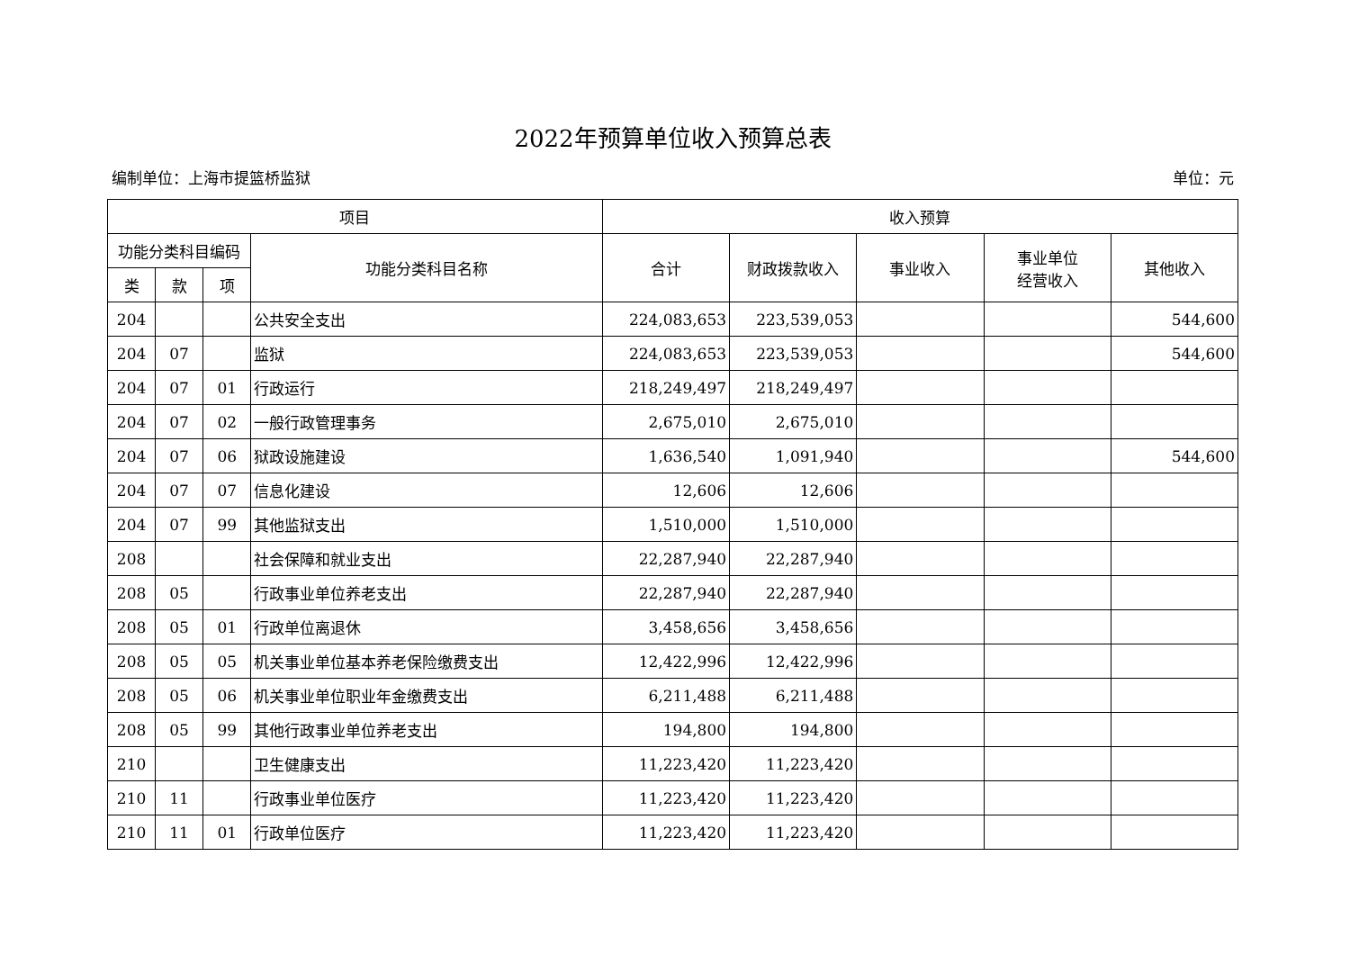2022年预算单位收入预算总表
编制单位：上海市提篮桥监狱 单位：元
| 项目 | | | | 收入预算 | | | | |
| --- | --- | --- | --- | --- | --- | --- | --- | --- |
| 功能分类科目编码 | | | 功能分类科目名称 | 合计 | 财政拨款收入 | 事业收入 | 事业单位 经营收入 | 其他收入 |
| 类 | 款 | 项 | | | | | | |
| 204 | | | 公共安全支出 | 224,083,653 | 223,539,053 | | | 544,600 |
| 204 | 07 | | 监狱 | 224,083,653 | 223,539,053 | | | 544,600 |
| 204 | 07 | 01 | 行政运行 | 218,249,497 | 218,249,497 | | | |
| 204 | 07 | 02 | 一般行政管理事务 | 2,675,010 | 2,675,010 | | | |
| 204 | 07 | 06 | 狱政设施建设 | 1,636,540 | 1,091,940 | | | 544,600 |
| 204 | 07 | 07 | 信息化建设 | 12,606 | 12,606 | | | |
| 204 | 07 | 99 | 其他监狱支出 | 1,510,000 | 1,510,000 | | | |
| 208 | | | 社会保障和就业支出 | 22,287,940 | 22,287,940 | | | |
| 208 | 05 | | 行政事业单位养老支出 | 22,287,940 | 22,287,940 | | | |
| 208 | 05 | 01 | 行政单位离退休 | 3,458,656 | 3,458,656 | | | |
| 208 | 05 | 05 | 机关事业单位基本养老保险缴费支出 | 12,422,996 | 12,422,996 | | | |
| 208 | 05 | 06 | 机关事业单位职业年金缴费支出 | 6,211,488 | 6,211,488 | | | |
| 208 | 05 | 99 | 其他行政事业单位养老支出 | 194,800 | 194,800 | | | |
| 210 | | | 卫生健康支出 | 11,223,420 | 11,223,420 | | | |
| 210 | 11 | | 行政事业单位医疗 | 11,223,420 | 11,223,420 | | | |
| 210 | 11 | 01 | 行政单位医疗 | 11,223,420 | 11,223,420 | | | |